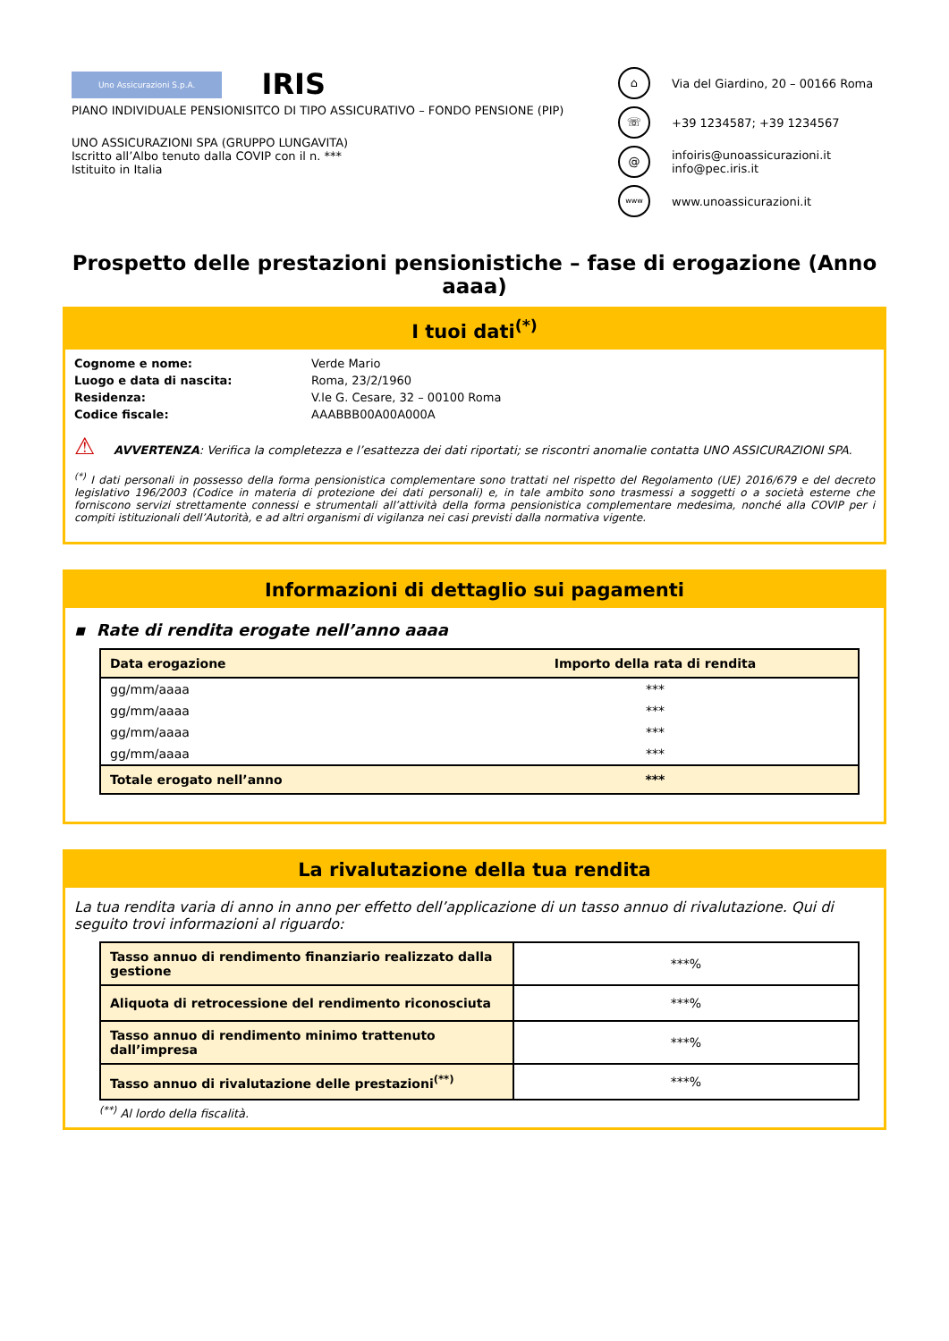Uno Assicurazioni S.p.A. IRIS
PIANO INDIVIDUALE PENSIONISITCO DI TIPO ASSICURATIVO – FONDO PENSIONE (PIP)
UNO ASSICURAZIONI SPA (GRUPPO LUNGAVITA)
Iscritto all’Albo tenuto dalla COVIP con il n. ***
Istituito in Italia
⌂
Via del Giardino, 20 – 00166 Roma
☏
+39 1234587; +39 1234567
@
infoiris@unoassicurazioni.it
info@pec.iris.it
www
www.unoassicurazioni.it
Prospetto delle prestazioni pensionistiche – fase di erogazione (Anno aaaa)
I tuoi dati<sup>(*)</sup>
Cognome e nome: Verde Mario Luogo e data di nascita: Roma, 23/2/1960 Residenza: V.le G. Cesare, 32 – 00100 Roma Codice fiscale: AAABBB00A00A000A
⚠ AVVERTENZA: Verifica la completezza e l’esattezza dei dati riportati; se riscontri anomalie contatta UNO ASSICURAZIONI SPA.
<sup>(*)</sup> I dati personali in possesso della forma pensionistica complementare sono trattati nel rispetto del Regolamento (UE) 2016/679 e del decreto legislativo 196/2003 (Codice in materia di protezione dei dati personali) e, in tale ambito sono trasmessi a soggetti o a società esterne che forniscono servizi strettamente connessi e strumentali all’attività della forma pensionistica complementare medesima, nonché alla COVIP per i compiti istituzionali dell’Autorità, e ad altri organismi di vigilanza nei casi previsti dalla normativa vigente.
Informazioni di dettaglio sui pagamenti
▪ Rate di rendita erogate nell’anno aaaa
| Data erogazione | Importo della rata di rendita |
| --- | --- |
| gg/mm/aaaa | *** |
| gg/mm/aaaa | *** |
| gg/mm/aaaa | *** |
| gg/mm/aaaa | *** |
| Totale erogato nell’anno | *** |
La rivalutazione della tua rendita
La tua rendita varia di anno in anno per effetto dell’applicazione di un tasso annuo di rivalutazione. Qui di seguito trovi informazioni al riguardo:
| Tasso annuo di rendimento finanziario realizzato dalla gestione | ***% |
| Aliquota di retrocessione del rendimento riconosciuta | ***% |
| Tasso annuo di rendimento minimo trattenuto dall’impresa | ***% |
| Tasso annuo di rivalutazione delle prestazioni<sup>(**)</sup> | ***% |
<sup>(**)</sup> Al lordo della fiscalità.